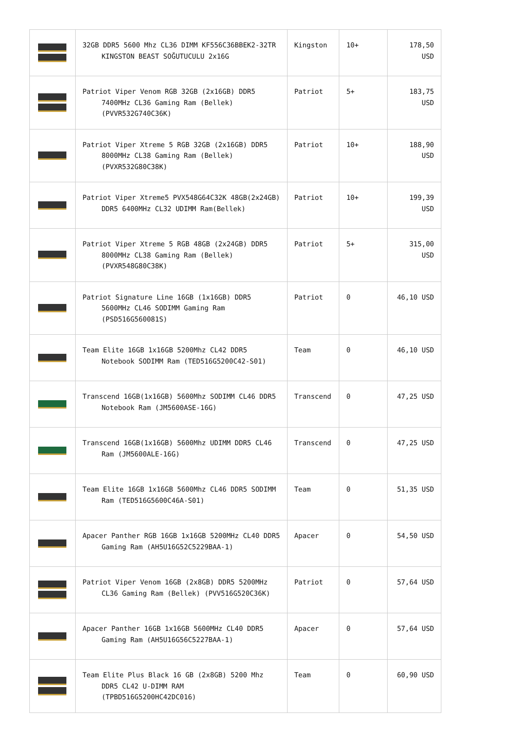| | 32GB DDR5 5600 Mhz CL36 DIMM KF556C36BBEK2-32TR KINGSTON BEAST SOĞUTUCULU 2x16G | Kingston | 10+ | 178,50 USD |
| | Patriot Viper Venom RGB 32GB (2x16GB) DDR5 7400MHz CL36 Gaming Ram (Bellek) (PVVR532G740C36K) | Patriot | 5+ | 183,75 USD |
| | Patriot Viper Xtreme 5 RGB 32GB (2x16GB) DDR5 8000MHz CL38 Gaming Ram (Bellek) (PVXR532G80C38K) | Patriot | 10+ | 188,90 USD |
| | Patriot Viper Xtreme5 PVX548G64C32K 48GB(2x24GB) DDR5 6400MHz CL32 UDIMM Ram(Bellek) | Patriot | 10+ | 199,39 USD |
| | Patriot Viper Xtreme 5 RGB 48GB (2x24GB) DDR5 8000MHz CL38 Gaming Ram (Bellek) (PVXR548G80C38K) | Patriot | 5+ | 315,00 USD |
| | Patriot Signature Line 16GB (1x16GB) DDR5 5600MHz CL46 SODIMM Gaming Ram (PSD516G560081S) | Patriot | 0 | 46,10 USD |
| | Team Elite 16GB 1x16GB 5200Mhz CL42 DDR5 Notebook SODIMM Ram (TED516G5200C42-S01) | Team | 0 | 46,10 USD |
| | Transcend 16GB(1x16GB) 5600Mhz SODIMM CL46 DDR5 Notebook Ram (JM5600ASE-16G) | Transcend | 0 | 47,25 USD |
| | Transcend 16GB(1x16GB) 5600Mhz UDIMM DDR5 CL46 Ram (JM5600ALE-16G) | Transcend | 0 | 47,25 USD |
| | Team Elite 16GB 1x16GB 5600Mhz CL46 DDR5 SODIMM Ram (TED516G5600C46A-S01) | Team | 0 | 51,35 USD |
| | Apacer Panther RGB 16GB 1x16GB 5200MHz CL40 DDR5 Gaming Ram (AH5U16G52C5229BAA-1) | Apacer | 0 | 54,50 USD |
| | Patriot Viper Venom 16GB (2x8GB) DDR5 5200MHz CL36 Gaming Ram (Bellek) (PVV516G520C36K) | Patriot | 0 | 57,64 USD |
| | Apacer Panther 16GB 1x16GB 5600MHz CL40 DDR5 Gaming Ram (AH5U16G56C5227BAA-1) | Apacer | 0 | 57,64 USD |
| | Team Elite Plus Black 16 GB (2x8GB) 5200 Mhz DDR5 CL42 U-DIMM RAM (TPBD516G5200HC42DC016) | Team | 0 | 60,90 USD |